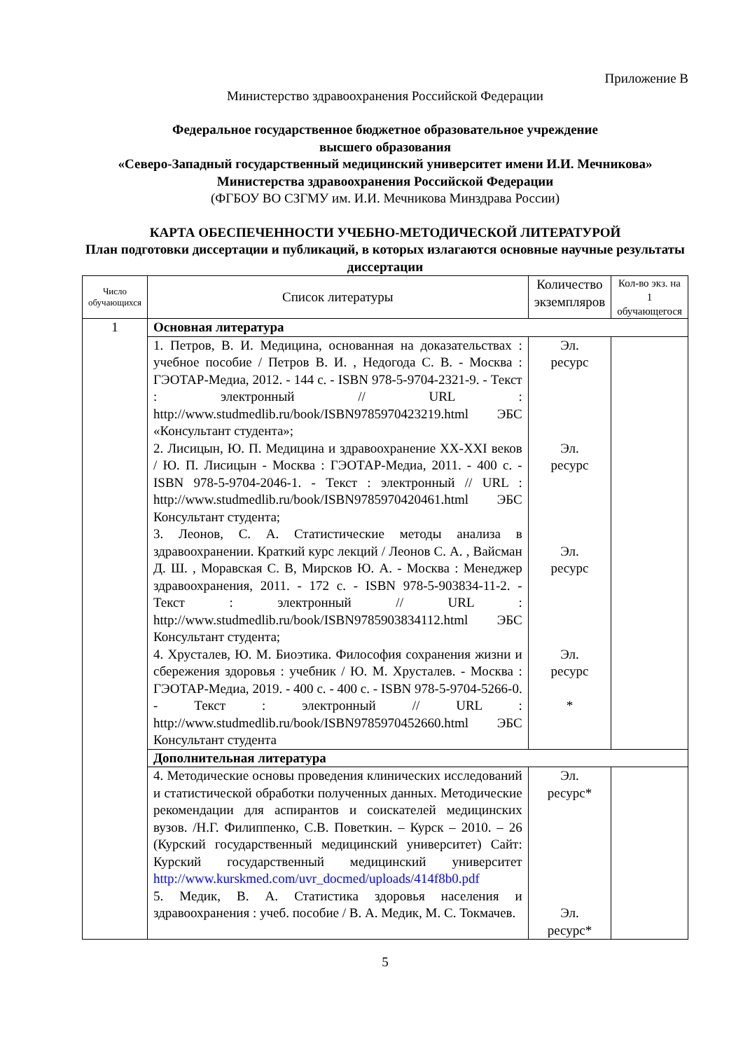Приложение В
Министерство здравоохранения Российской Федерации
Федеральное государственное бюджетное образовательное учреждение
высшего образования
«Северо-Западный государственный медицинский университет имени И.И. Мечникова»
Министерства здравоохранения Российской Федерации
(ФГБОУ ВО СЗГМУ им. И.И. Мечникова Минздрава России)
КАРТА ОБЕСПЕЧЕННОСТИ УЧЕБНО-МЕТОДИЧЕСКОЙ ЛИТЕРАТУРОЙ
План подготовки диссертации и публикаций, в которых излагаются основные научные результаты диссертации
| Число обучающихся | Список литературы | Количество экземпляров | Кол-во экз. на 1 обучающегося |
| --- | --- | --- | --- |
| 1 | Основная литература | | |
| | 1. Петров, В. И. Медицина, основанная на доказательствах : учебное пособие / Петров В. И. , Недогода С. В. - Москва : ГЭОТАР-Медиа, 2012. - 144 с. - ISBN 978-5-9704-2321-9. - Текст : электронный // URL : http://www.studmedlib.ru/book/ISBN9785970423219.html ЭБС «Консультант студента»; 2. Лисицын, Ю. П. Медицина и здравоохранение XX-XXI веков / Ю. П. Лисицын - Москва : ГЭОТАР-Медиа, 2011. - 400 с. - ISBN 978-5-9704-2046-1. - Текст : электронный // URL : http://www.studmedlib.ru/book/ISBN9785970420461.html ЭБС Консультант студента; 3. Леонов, С. А. Статистические методы анализа в здравоохранении. Краткий курс лекций / Леонов С. А. , Вайсман Д. Ш. , Моравская С. В, Мирсков Ю. А. - Москва : Менеджер здравоохранения, 2011. - 172 с. - ISBN 978-5-903834-11-2. - Текст : электронный // URL : http://www.studmedlib.ru/book/ISBN9785903834112.html ЭБС Консультант студента; 4. Хрусталев, Ю. М. Биоэтика. Философия сохранения жизни и сбережения здоровья : учебник / Ю. М. Хрусталев. - Москва : ГЭОТАР-Медиа, 2019. - 400 с. - 400 с. - ISBN 978-5-9704-5266-0. - Текст : электронный // URL : http://www.studmedlib.ru/book/ISBN9785970452660.html ЭБС Консультант студента | Эл. ресурс Эл. ресурс Эл. ресурс Эл. ресурс * | |
| | Дополнительная литература | | |
| | 4. Методические основы проведения клинических исследований и статистической обработки полученных данных. Методические рекомендации для аспирантов и соискателей медицинских вузов. /Н.Г. Филиппенко, С.В. Поветкин. – Курск – 2010. – 26 (Курский государственный медицинский университет) Сайт: Курский государственный медицинский университет http://www.kurskmed.com/uvr_docmed/uploads/414f8b0.pdf 5. Медик, В. А. Статистика здоровья населения и здравоохранения : учеб. пособие / В. А. Медик, М. С. Токмачев. | Эл. ресурс* Эл. ресурс* | |
5